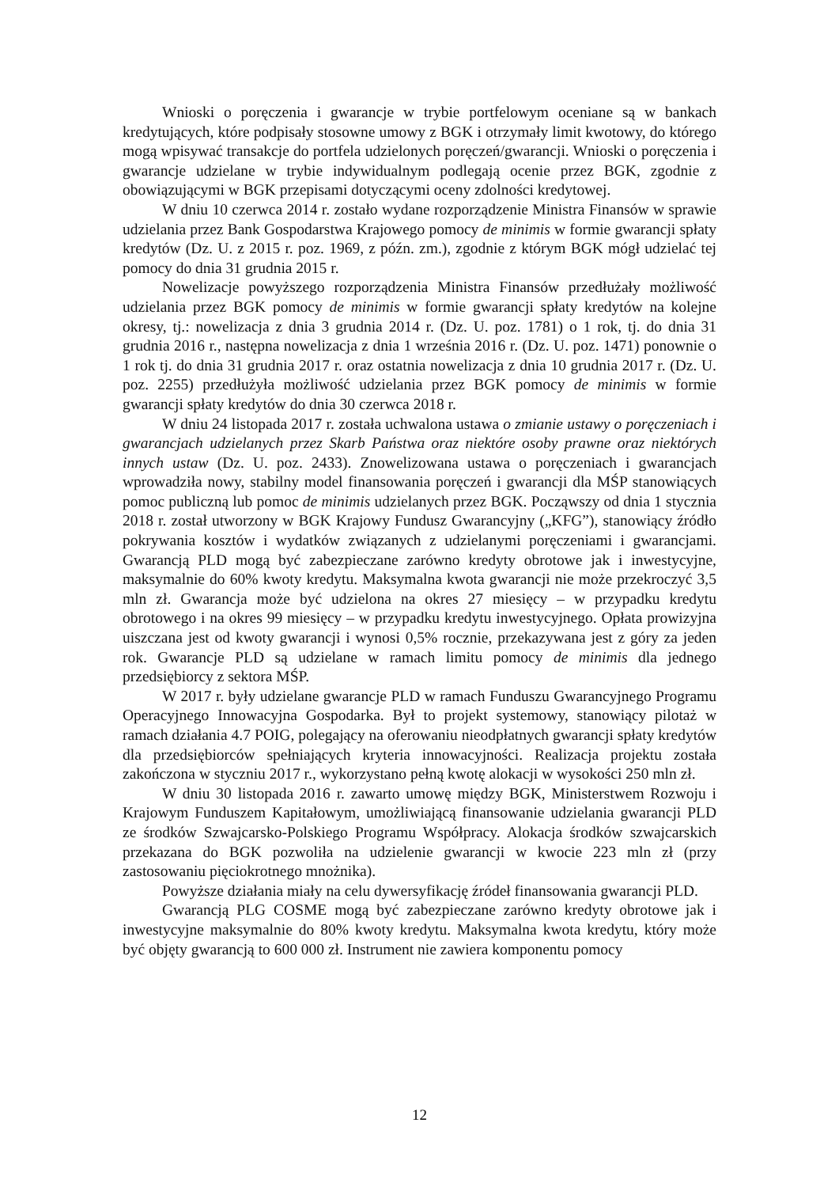Wnioski o poręczenia i gwarancje w trybie portfelowym oceniane są w bankach kredytujących, które podpisały stosowne umowy z BGK i otrzymały limit kwotowy, do którego mogą wpisywać transakcje do portfela udzielonych poręczeń/gwarancji. Wnioski o poręczenia i gwarancje udzielane w trybie indywidualnym podlegają ocenie przez BGK, zgodnie z obowiązującymi w BGK przepisami dotyczącymi oceny zdolności kredytowej.
W dniu 10 czerwca 2014 r. zostało wydane rozporządzenie Ministra Finansów w sprawie udzielania przez Bank Gospodarstwa Krajowego pomocy de minimis w formie gwarancji spłaty kredytów (Dz. U. z 2015 r. poz. 1969, z późn. zm.), zgodnie z którym BGK mógł udzielać tej pomocy do dnia 31 grudnia 2015 r.
Nowelizacje powyższego rozporządzenia Ministra Finansów przedłużały możliwość udzielania przez BGK pomocy de minimis w formie gwarancji spłaty kredytów na kolejne okresy, tj.: nowelizacja z dnia 3 grudnia 2014 r. (Dz. U. poz. 1781) o 1 rok, tj. do dnia 31 grudnia 2016 r., następna nowelizacja z dnia 1 września 2016 r. (Dz. U. poz. 1471) ponownie o 1 rok tj. do dnia 31 grudnia 2017 r. oraz ostatnia nowelizacja z dnia 10 grudnia 2017 r. (Dz. U. poz. 2255) przedłużyła możliwość udzielania przez BGK pomocy de minimis w formie gwarancji spłaty kredytów do dnia 30 czerwca 2018 r.
W dniu 24 listopada 2017 r. została uchwalona ustawa o zmianie ustawy o poręczeniach i gwarancjach udzielanych przez Skarb Państwa oraz niektóre osoby prawne oraz niektórych innych ustaw (Dz. U. poz. 2433). Znowelizowana ustawa o poręczeniach i gwarancjach wprowadziła nowy, stabilny model finansowania poręczeń i gwarancji dla MŚP stanowiących pomoc publiczną lub pomoc de minimis udzielanych przez BGK. Począwszy od dnia 1 stycznia 2018 r. został utworzony w BGK Krajowy Fundusz Gwarancyjny („KFG”), stanowiący źródło pokrywania kosztów i wydatków związanych z udzielanymi poręczeniami i gwarancjami. Gwarancją PLD mogą być zabezpieczane zarówno kredyty obrotowe jak i inwestycyjne, maksymalnie do 60% kwoty kredytu. Maksymalna kwota gwarancji nie może przekroczyć 3,5 mln zł. Gwarancja może być udzielona na okres 27 miesięcy – w przypadku kredytu obrotowego i na okres 99 miesięcy – w przypadku kredytu inwestycyjnego. Opłata prowizyjna uiszczana jest od kwoty gwarancji i wynosi 0,5% rocznie, przekazywana jest z góry za jeden rok. Gwarancje PLD są udzielane w ramach limitu pomocy de minimis dla jednego przedsiębiorcy z sektora MŚP.
W 2017 r. były udzielane gwarancje PLD w ramach Funduszu Gwarancyjnego Programu Operacyjnego Innowacyjna Gospodarka. Był to projekt systemowy, stanowiący pilotaż w ramach działania 4.7 POIG, polegający na oferowaniu nieodpłatnych gwarancji spłaty kredytów dla przedsiębiorców spełniających kryteria innowacyjności. Realizacja projektu została zakończona w styczniu 2017 r., wykorzystano pełną kwotę alokacji w wysokości 250 mln zł.
W dniu 30 listopada 2016 r. zawarto umowę między BGK, Ministerstwem Rozwoju i Krajowym Funduszem Kapitałowym, umożliwiającą finansowanie udzielania gwarancji PLD ze środków Szwajcarsko-Polskiego Programu Współpracy. Alokacja środków szwajcarskich przekazana do BGK pozwoliła na udzielenie gwarancji w kwocie 223 mln zł (przy zastosowaniu pięciokrotnego mnożnika).
Powyższe działania miały na celu dywersyfikację źródeł finansowania gwarancji PLD.
Gwarancją PLG COSME mogą być zabezpieczane zarówno kredyty obrotowe jak i inwestycyjne maksymalnie do 80% kwoty kredytu. Maksymalna kwota kredytu, który może być objęty gwarancją to 600 000 zł. Instrument nie zawiera komponentu pomocy
12